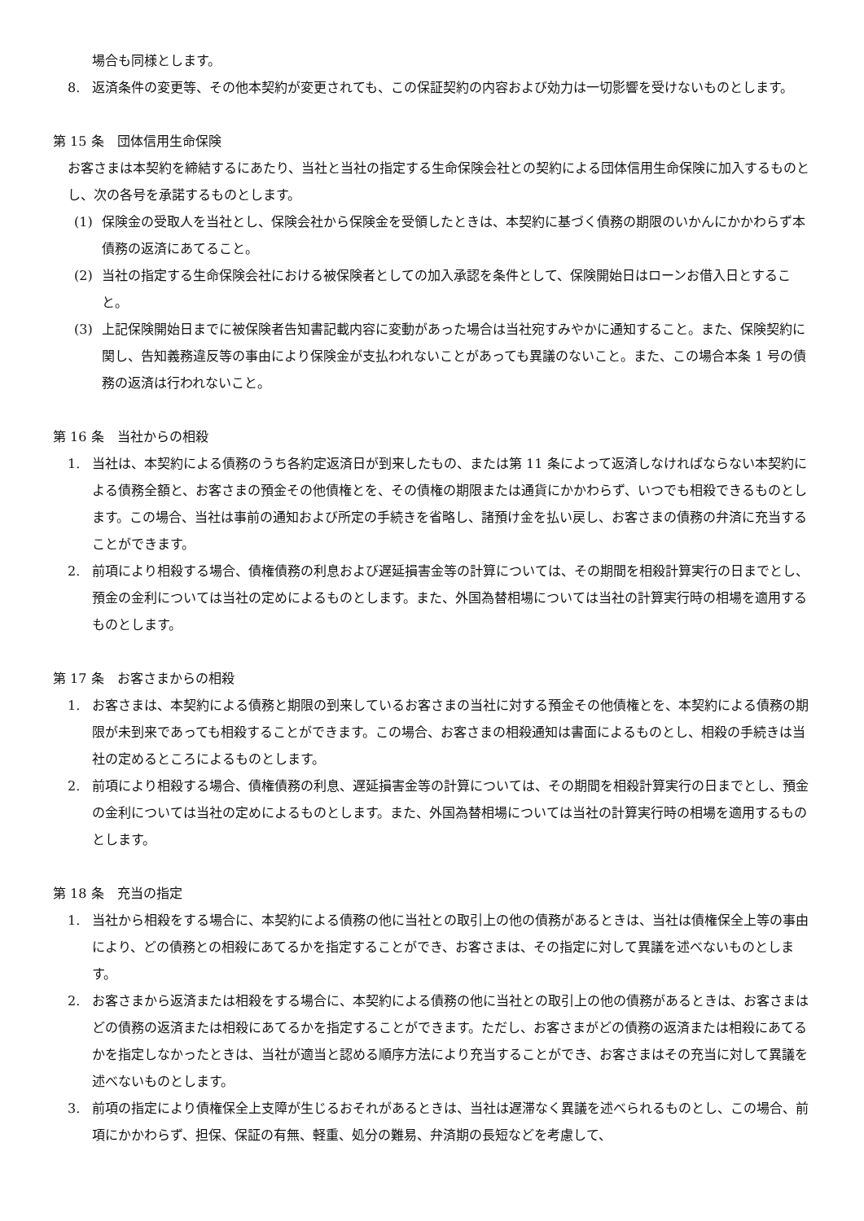場合も同様とします。
8. 返済条件の変更等、その他本契約が変更されても、この保証契約の内容および効力は一切影響を受けないものとします。
第 15 条　団体信用生命保険
お客さまは本契約を締結するにあたり、当社と当社の指定する生命保険会社との契約による団体信用生命保険に加入するものとし、次の各号を承諾するものとします。
(1) 保険金の受取人を当社とし、保険会社から保険金を受領したときは、本契約に基づく債務の期限のいかんにかかわらず本債務の返済にあてること。
(2) 当社の指定する生命保険会社における被保険者としての加入承認を条件として、保険開始日はローンお借入日とすること。
(3) 上記保険開始日までに被保険者告知書記載内容に変動があった場合は当社宛すみやかに通知すること。また、保険契約に関し、告知義務違反等の事由により保険金が支払われないことがあっても異議のないこと。また、この場合本条 1 号の債務の返済は行われないこと。
第 16 条　当社からの相殺
1. 当社は、本契約による債務のうち各約定返済日が到来したもの、または第 11 条によって返済しなければならない本契約による債務全額と、お客さまの預金その他債権とを、その債権の期限または通貨にかかわらず、いつでも相殺できるものとします。この場合、当社は事前の通知および所定の手続きを省略し、諸預け金を払い戻し、お客さまの債務の弁済に充当することができます。
2. 前項により相殺する場合、債権債務の利息および遅延損害金等の計算については、その期間を相殺計算実行の日までとし、預金の金利については当社の定めによるものとします。また、外国為替相場については当社の計算実行時の相場を適用するものとします。
第 17 条　お客さまからの相殺
1. お客さまは、本契約による債務と期限の到来しているお客さまの当社に対する預金その他債権とを、本契約による債務の期限が未到来であっても相殺することができます。この場合、お客さまの相殺通知は書面によるものとし、相殺の手続きは当社の定めるところによるものとします。
2. 前項により相殺する場合、債権債務の利息、遅延損害金等の計算については、その期間を相殺計算実行の日までとし、預金の金利については当社の定めによるものとします。また、外国為替相場については当社の計算実行時の相場を適用するものとします。
第 18 条　充当の指定
1. 当社から相殺をする場合に、本契約による債務の他に当社との取引上の他の債務があるときは、当社は債権保全上等の事由により、どの債務との相殺にあてるかを指定することができ、お客さまは、その指定に対して異議を述べないものとします。
2. お客さまから返済または相殺をする場合に、本契約による債務の他に当社との取引上の他の債務があるときは、お客さまはどの債務の返済または相殺にあてるかを指定することができます。ただし、お客さまがどの債務の返済または相殺にあてるかを指定しなかったときは、当社が適当と認める順序方法により充当することができ、お客さまはその充当に対して異議を述べないものとします。
3. 前項の指定により債権保全上支障が生じるおそれがあるときは、当社は遅滞なく異議を述べられるものとし、この場合、前項にかかわらず、担保、保証の有無、軽重、処分の難易、弁済期の長短などを考慮して、